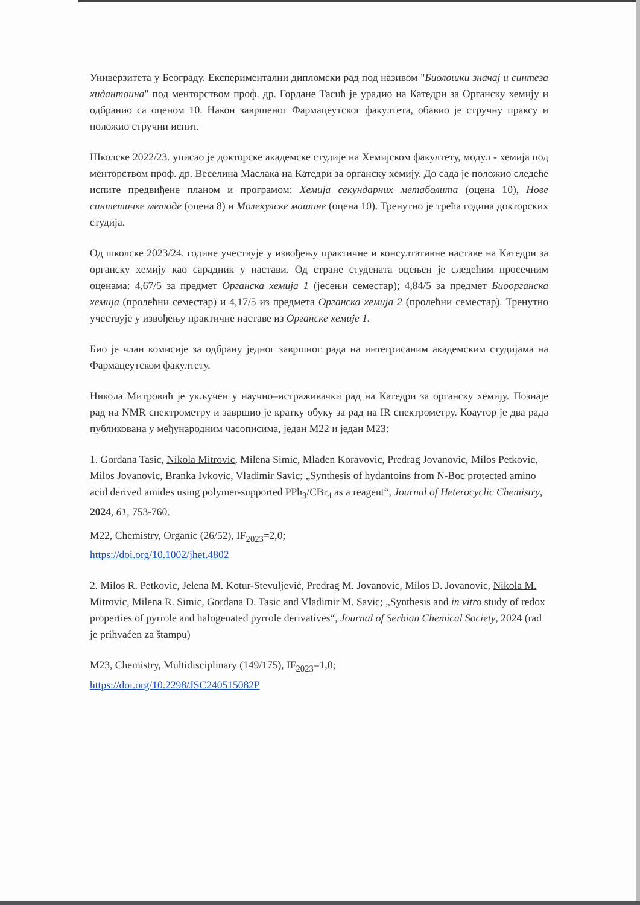Универзитета у Београду. Експериментални дипломски рад под називом "Биолошки значај и синтеза хидантоина" под менторством проф. др. Гордане Тасић је урадио на Катедри за Органску хемију и одбранио са оценом 10. Након завршеног Фармацеутског факултета, обавио је стручну праксу и положио стручни испит.
Школске 2022/23. уписао је докторске академске студије на Хемијском факултету, модул - хемија под менторством проф. др. Веселина Маслака на Катедри за органску хемију. До сада је положио следеће испите предвиђене планом и програмом: Хемија секундарних метаболита (оцена 10), Нове синтетичке методе (оцена 8) и Молекулске машине (оцена 10). Тренутно је трећа година докторских студија.
Од школске 2023/24. године учествује у извођењу практичне и консултативне наставе на Катедри за органску хемију као сарадник у настави. Од стране студената оцењен је следећим просечним оценама: 4,67/5 за предмет Органска хемија 1 (јесењи семестар); 4,84/5 за предмет Биоорганска хемија (пролећни семестар) и 4,17/5 из предмета Органска хемија 2 (пролећни семестар). Тренутно учествује у извођењу практичне наставе из Органске хемије 1.
Био је члан комисије за одбрану једног завршног рада на интегрисаним академским студијама на Фармацеутском факултету.
Никола Митровић је укључен у научно–истраживачки рад на Катедри за органску хемију. Познаје рад на NMR спектрометру и завршио је кратку обуку за рад на IR спектрометру. Коаутор је два рада публикована у међународним часописима, један М22 и један М23:
1. Gordana Tasic, Nikola Mitrovic, Milena Simic, Mladen Koravovic, Predrag Jovanovic, Milos Petkovic, Milos Jovanovic, Branka Ivkovic, Vladimir Savic; „Synthesis of hydantoins from N-Boc protected amino acid derived amides using polymer-supported PPh<sub>3</sub>/CBr<sub>4</sub> as a reagent“, Journal of Heterocyclic Chemistry, 2024, 61, 753-760.
M22, Chemistry, Organic (26/52), IF<sub>2023</sub>=2,0;
https://doi.org/10.1002/jhet.4802
2. Milos R. Petkovic, Jelena M. Kotur-Stevuljević, Predrag M. Jovanovic, Milos D. Jovanovic, Nikola M. Mitrovic, Milena R. Simic, Gordana D. Tasic and Vladimir M. Savic; „Synthesis and in vitro study of redox properties of pyrrole and halogenated pyrrole derivatives“, Journal of Serbian Chemical Society, 2024 (rad je prihvaćen za štampu)
M23, Chemistry, Multidisciplinary (149/175), IF<sub>2023</sub>=1,0;
https://doi.org/10.2298/JSC240515082P